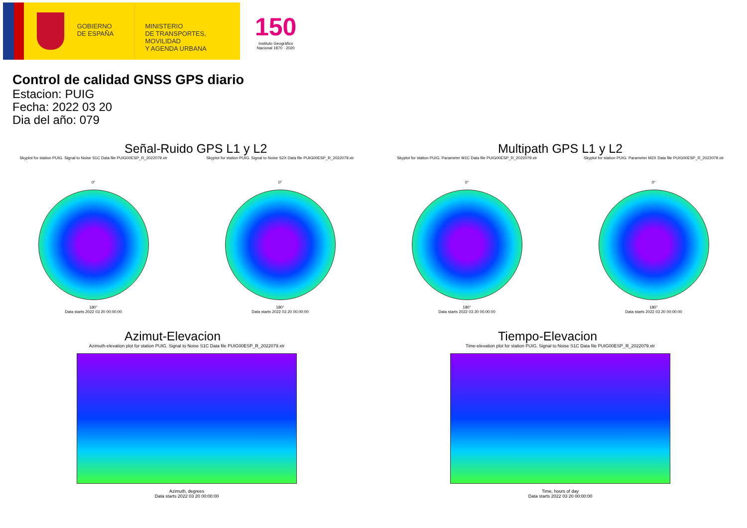GOBIERNO
DE ESPAÑA
MINISTERIO
DE TRANSPORTES, MOVILIDAD
Y AGENDA URBANA
150
Instituto Geográfico
Nacional 1870 · 2020
Control de calidad GNSS GPS diario
Estacion: PUIG
Fecha: 2022 03 20
Dia del año: 079
Señal-Ruido GPS L1 y L2
Skyplot for station PUIG. Signal to Noise S1C Data file PUIG00ESP_R_2022079.xtr Skyplot for station PUIG. Signal to Noise S2X Data file PUIG00ESP_R_2022079.xtr
0°
180°
Data starts 2022 03 20 00:00:00
0°
180°
Data starts 2022 03 20 00:00:00
Multipath GPS L1 y L2
Skyplot for station PUIG. Parameter M1C Data file PUIG00ESP_R_2022079.xtr Skyplot for station PUIG. Parameter M2X Data file PUIG00ESP_R_2022079.xtr
0°
180°
Data starts 2022 03 20 00:00:00
0°
180°
Data starts 2022 03 20 00:00:00
Azimut-Elevacion
Azimuth-elevation plot for station PUIG. Signal to Noise S1C Data file PUIG00ESP_R_2022079.xtr
Azimuth, degrees
Data starts 2022 03 20 00:00:00
Tiempo-Elevacion
Time-elevation plot for station PUIG. Signal to Noise S1C Data file PUIG00ESP_R_2022079.xtr
Time, hours of day
Data starts 2022 03 20 00:00:00